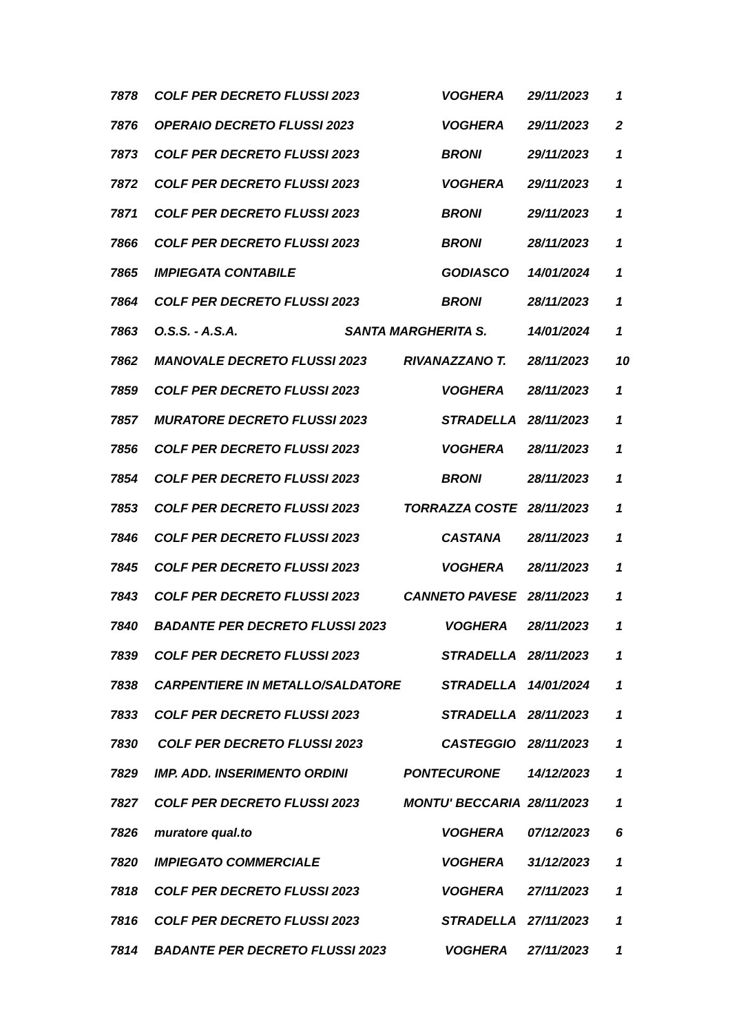| 7878 | COLF PER DECRETO FLUSSI 2023 | VOGHERA | 29/11/2023 | 1 |
| 7876 | OPERAIO DECRETO FLUSSI 2023 | VOGHERA | 29/11/2023 | 2 |
| 7873 | COLF PER DECRETO FLUSSI 2023 | BRONI | 29/11/2023 | 1 |
| 7872 | COLF PER DECRETO FLUSSI 2023 | VOGHERA | 29/11/2023 | 1 |
| 7871 | COLF PER DECRETO FLUSSI 2023 | BRONI | 29/11/2023 | 1 |
| 7866 | COLF PER DECRETO FLUSSI 2023 | BRONI | 28/11/2023 | 1 |
| 7865 | IMPIEGATA CONTABILE | GODIASCO | 14/01/2024 | 1 |
| 7864 | COLF PER DECRETO FLUSSI 2023 | BRONI | 28/11/2023 | 1 |
| 7863 | O.S.S. - A.S.A. SANTA MARGHERITA S. | | 14/01/2024 | 1 |
| 7862 | MANOVALE DECRETO FLUSSI 2023 | RIVANAZZANO T. | 28/11/2023 | 10 |
| 7859 | COLF PER DECRETO FLUSSI 2023 | VOGHERA | 28/11/2023 | 1 |
| 7857 | MURATORE DECRETO FLUSSI 2023 | STRADELLA | 28/11/2023 | 1 |
| 7856 | COLF PER DECRETO FLUSSI 2023 | VOGHERA | 28/11/2023 | 1 |
| 7854 | COLF PER DECRETO FLUSSI 2023 | BRONI | 28/11/2023 | 1 |
| 7853 | COLF PER DECRETO FLUSSI 2023 | TORRAZZA COSTE | 28/11/2023 | 1 |
| 7846 | COLF PER DECRETO FLUSSI 2023 | CASTANA | 28/11/2023 | 1 |
| 7845 | COLF PER DECRETO FLUSSI 2023 | VOGHERA | 28/11/2023 | 1 |
| 7843 | COLF PER DECRETO FLUSSI 2023 | CANNETO PAVESE | 28/11/2023 | 1 |
| 7840 | BADANTE PER DECRETO FLUSSI 2023 | VOGHERA | 28/11/2023 | 1 |
| 7839 | COLF PER DECRETO FLUSSI 2023 | STRADELLA | 28/11/2023 | 1 |
| 7838 | CARPENTIERE IN METALLO/SALDATORE | STRADELLA | 14/01/2024 | 1 |
| 7833 | COLF PER DECRETO FLUSSI 2023 | STRADELLA | 28/11/2023 | 1 |
| 7830 | COLF PER DECRETO FLUSSI 2023 | CASTEGGIO | 28/11/2023 | 1 |
| 7829 | IMP. ADD. INSERIMENTO ORDINI | PONTECURONE | 14/12/2023 | 1 |
| 7827 | COLF PER DECRETO FLUSSI 2023 | MONTU' BECCARIA | 28/11/2023 | 1 |
| 7826 | muratore qual.to | VOGHERA | 07/12/2023 | 6 |
| 7820 | IMPIEGATO COMMERCIALE | VOGHERA | 31/12/2023 | 1 |
| 7818 | COLF PER DECRETO FLUSSI 2023 | VOGHERA | 27/11/2023 | 1 |
| 7816 | COLF PER DECRETO FLUSSI 2023 | STRADELLA | 27/11/2023 | 1 |
| 7814 | BADANTE PER DECRETO FLUSSI 2023 | VOGHERA | 27/11/2023 | 1 |